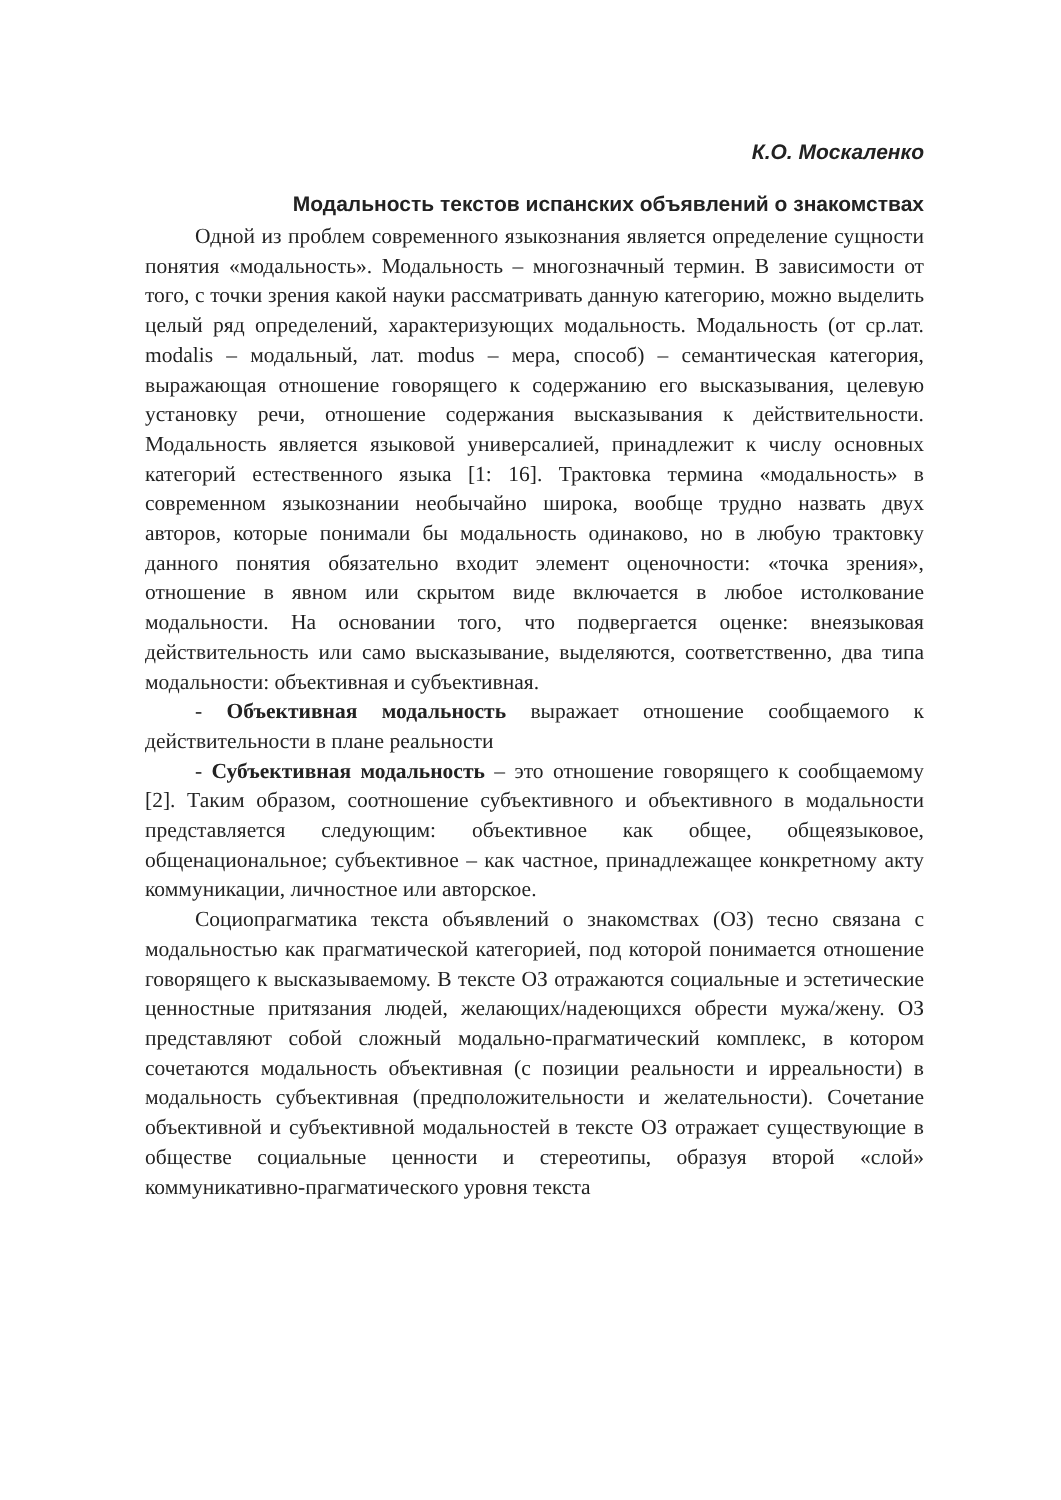К.О. Москаленко
Модальность текстов испанских объявлений о знакомствах
Одной из проблем современного языкознания является определение сущности понятия «модальность». Модальность – многозначный термин. В зависимости от того, с точки зрения какой науки рассматривать данную категорию, можно выделить целый ряд определений, характеризующих модальность. Модальность (от ср.лат. modalis – модальный, лат. modus – мера, способ) – семантическая категория, выражающая отношение говорящего к содержанию его высказывания, целевую установку речи, отношение содержания высказывания к действительности. Модальность является языковой универсалией, принадлежит к числу основных категорий естественного языка [1: 16]. Трактовка термина «модальность» в современном языкознании необычайно широка, вообще трудно назвать двух авторов, которые понимали бы модальность одинаково, но в любую трактовку данного понятия обязательно входит элемент оценочности: «точка зрения», отношение в явном или скрытом виде включается в любое истолкование модальности. На основании того, что подвергается оценке: внеязыковая действительность или само высказывание, выделяются, соответственно, два типа модальности: объективная и субъективная.
- Объективная модальность выражает отношение сообщаемого к действительности в плане реальности
- Субъективная модальность – это отношение говорящего к сообщаемому [2]. Таким образом, соотношение субъективного и объективного в модальности представляется следующим: объективное как общее, общеязыковое, общенациональное; субъективное – как частное, принадлежащее конкретному акту коммуникации, личностное или авторское.
Социопрагматика текста объявлений о знакомствах (ОЗ) тесно связана с модальностью как прагматической категорией, под которой понимается отношение говорящего к высказываемому. В тексте ОЗ отражаются социальные и эстетические ценностные притязания людей, желающих/надеющихся обрести мужа/жену. ОЗ представляют собой сложный модально-прагматический комплекс, в котором сочетаются модальность объективная (с позиции реальности и ирреальности) в модальность субъективная (предположительности и желательности). Сочетание объективной и субъективной модальностей в тексте ОЗ отражает существующие в обществе социальные ценности и стереотипы, образуя второй «слой» коммуникативно-прагматического уровня текста